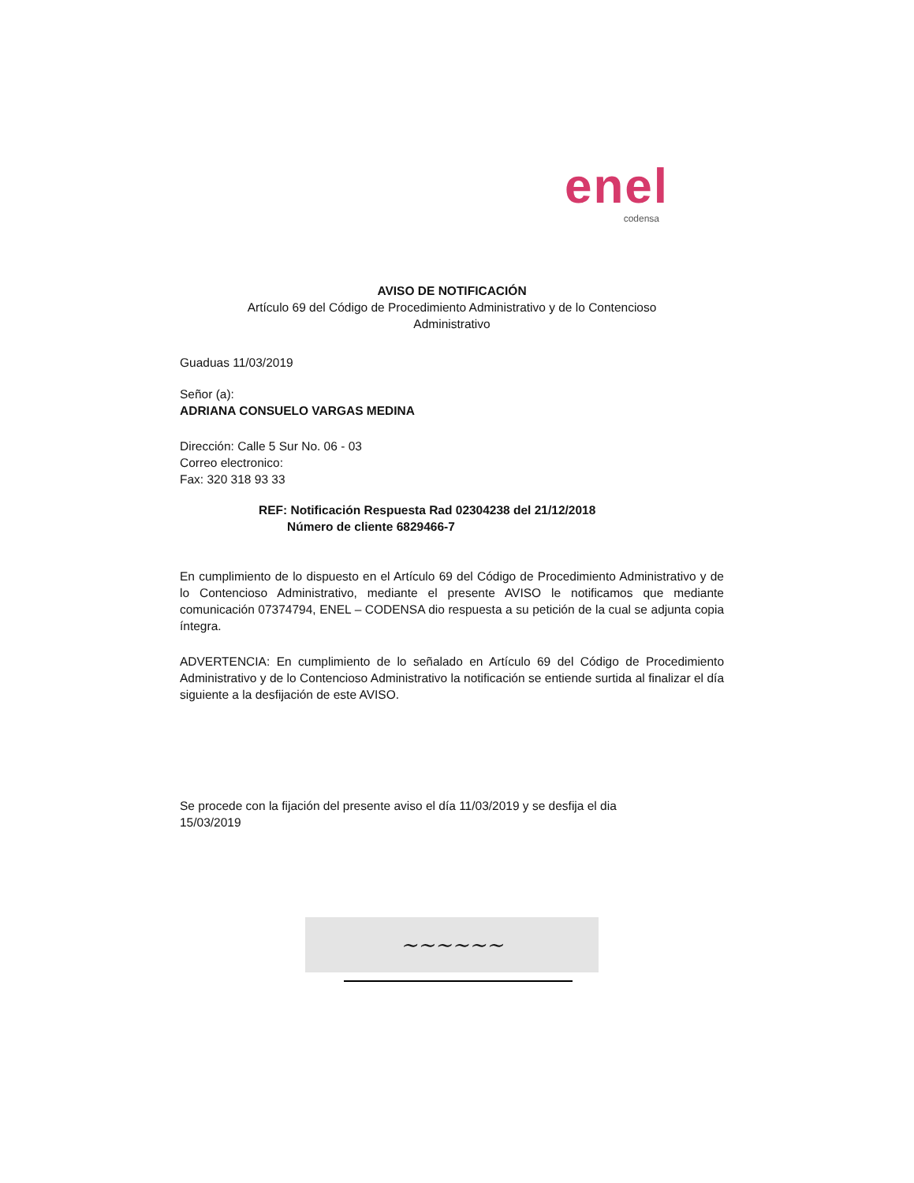enel
codensa
AVISO DE NOTIFICACIÓN
Artículo 69 del Código de Procedimiento Administrativo y de lo Contencioso
Administrativo
Guaduas 11/03/2019
Señor (a):
ADRIANA CONSUELO VARGAS MEDINA
Dirección: Calle 5 Sur No. 06 - 03
Correo electronico:
Fax: 320 318 93 33
REF: Notificación Respuesta Rad 02304238 del 21/12/2018
Número de cliente 6829466-7
En cumplimiento de lo dispuesto en el Artículo 69 del Código de Procedimiento Administrativo y de lo Contencioso Administrativo, mediante el presente AVISO le notificamos que mediante comunicación 07374794, ENEL – CODENSA dio respuesta a su petición de la cual se adjunta copia íntegra.
ADVERTENCIA: En cumplimiento de lo señalado en Artículo 69 del Código de Procedimiento Administrativo y de lo Contencioso Administrativo la notificación se entiende surtida al finalizar el día siguiente a la desfijación de este AVISO.
Se procede con la fijación del presente aviso el día 11/03/2019 y se desfija el dia
15/03/2019
~~~~~~